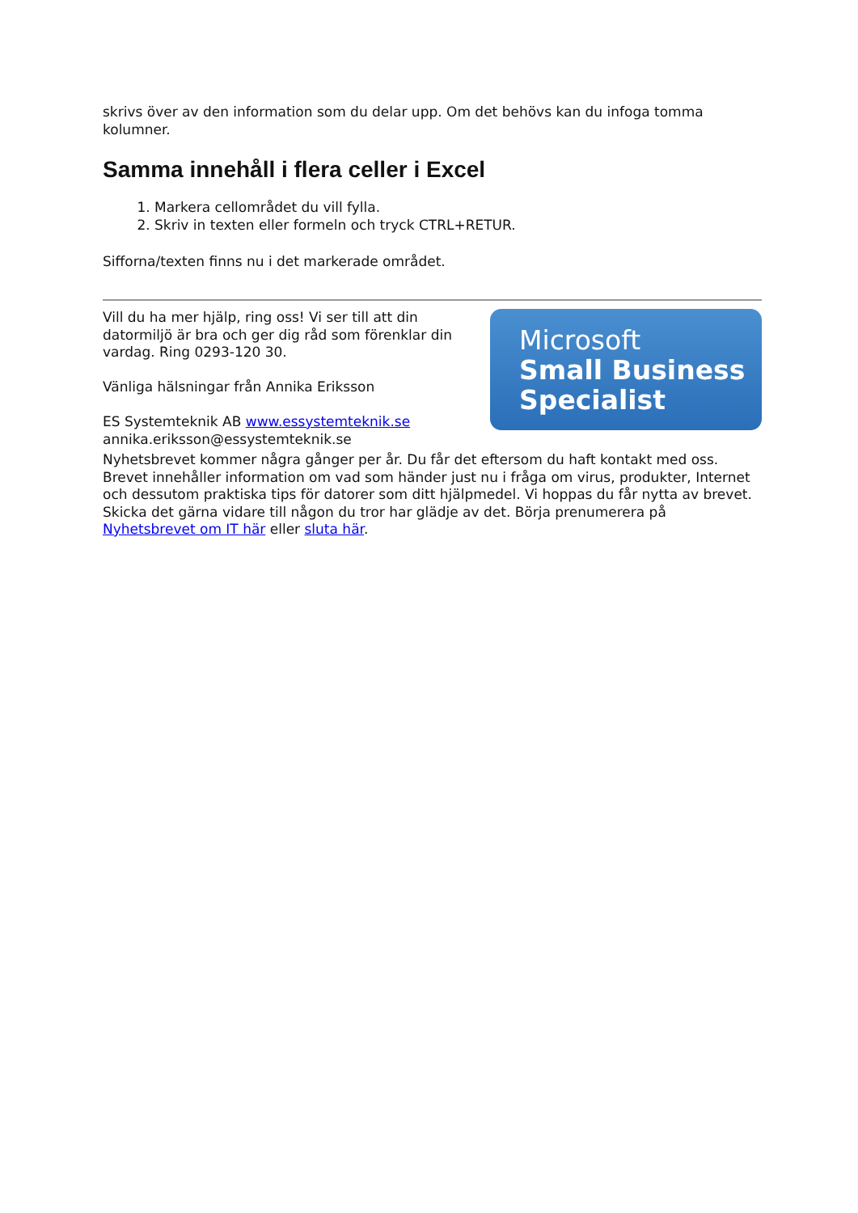skrivs över av den information som du delar upp. Om det behövs kan du infoga tomma kolumner.
Samma innehåll i flera celler i Excel
1. Markera cellområdet du vill fylla.
2. Skriv in texten eller formeln och tryck CTRL+RETUR.
Sifforna/texten finns nu i det markerade området.
Vill du ha mer hjälp, ring oss! Vi ser till att din datormiljö är bra och ger dig råd som förenklar din vardag. Ring 0293-120 30.
Vänliga hälsningar från Annika Eriksson
ES Systemteknik AB www.essystemteknik.se
annika.eriksson@essystemteknik.se
Microsoft
Small Business
Specialist
Nyhetsbrevet kommer några gånger per år. Du får det eftersom du haft kontakt med oss. Brevet innehåller information om vad som händer just nu i fråga om virus, produkter, Internet och dessutom praktiska tips för datorer som ditt hjälpmedel. Vi hoppas du får nytta av brevet. Skicka det gärna vidare till någon du tror har glädje av det. Börja prenumerera på Nyhetsbrevet om IT här eller sluta här.